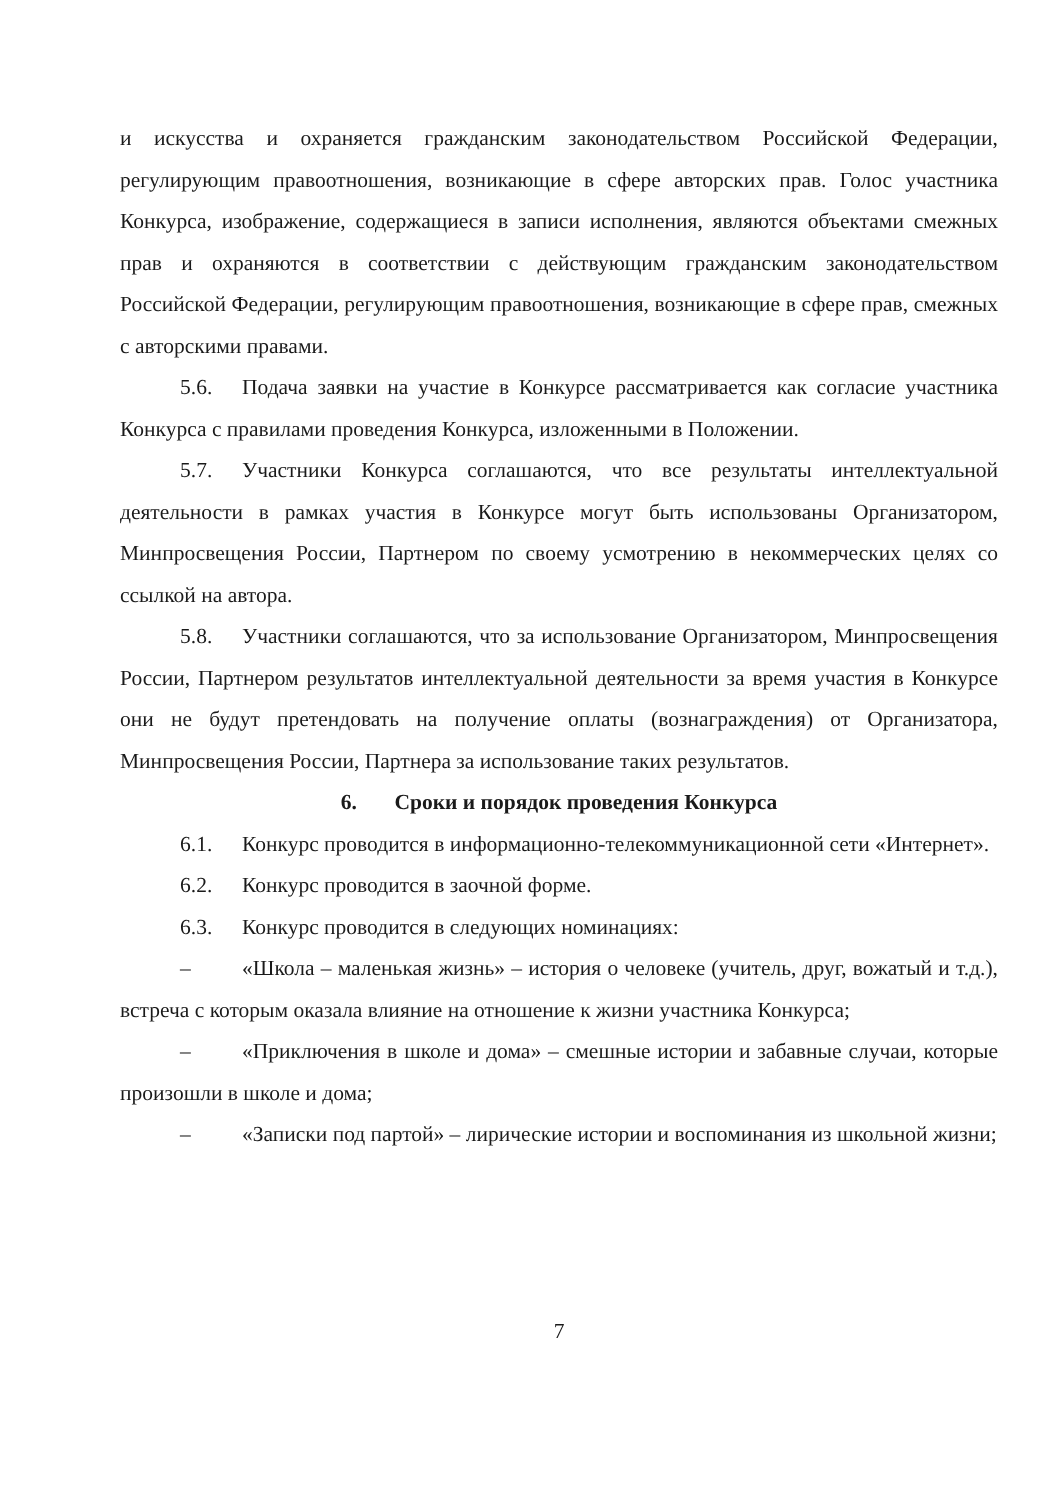и искусства и охраняется гражданским законодательством Российской Федерации, регулирующим правоотношения, возникающие в сфере авторских прав. Голос участника Конкурса, изображение, содержащиеся в записи исполнения, являются объектами смежных прав и охраняются в соответствии с действующим гражданским законодательством Российской Федерации, регулирующим правоотношения, возникающие в сфере прав, смежных с авторскими правами.
5.6. Подача заявки на участие в Конкурсе рассматривается как согласие участника Конкурса с правилами проведения Конкурса, изложенными в Положении.
5.7. Участники Конкурса соглашаются, что все результаты интеллектуальной деятельности в рамках участия в Конкурсе могут быть использованы Организатором, Минпросвещения России, Партнером по своему усмотрению в некоммерческих целях со ссылкой на автора.
5.8. Участники соглашаются, что за использование Организатором, Минпросвещения России, Партнером результатов интеллектуальной деятельности за время участия в Конкурсе они не будут претендовать на получение оплаты (вознаграждения) от Организатора, Минпросвещения России, Партнера за использование таких результатов.
6. Сроки и порядок проведения Конкурса
6.1. Конкурс проводится в информационно-телекоммуникационной сети «Интернет».
6.2. Конкурс проводится в заочной форме.
6.3. Конкурс проводится в следующих номинациях:
– «Школа – маленькая жизнь» – история о человеке (учитель, друг, вожатый и т.д.), встреча с которым оказала влияние на отношение к жизни участника Конкурса;
– «Приключения в школе и дома» – смешные истории и забавные случаи, которые произошли в школе и дома;
– «Записки под партой» – лирические истории и воспоминания из школьной жизни;
7